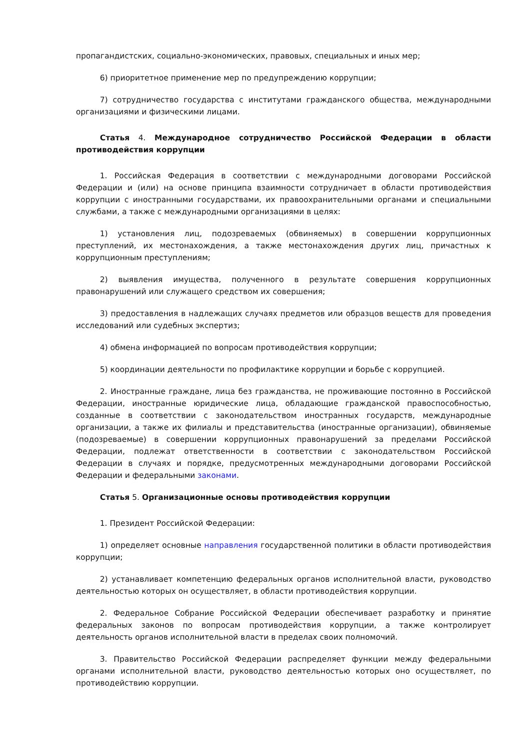пропагандистских, социально-экономических, правовых, специальных и иных мер;
6) приоритетное применение мер по предупреждению коррупции;
7) сотрудничество государства с институтами гражданского общества, международными организациями и физическими лицами.
Статья 4. Международное сотрудничество Российской Федерации в области противодействия коррупции
1. Российская Федерация в соответствии с международными договорами Российской Федерации и (или) на основе принципа взаимности сотрудничает в области противодействия коррупции с иностранными государствами, их правоохранительными органами и специальными службами, а также с международными организациями в целях:
1) установления лиц, подозреваемых (обвиняемых) в совершении коррупционных преступлений, их местонахождения, а также местонахождения других лиц, причастных к коррупционным преступлениям;
2) выявления имущества, полученного в результате совершения коррупционных правонарушений или служащего средством их совершения;
3) предоставления в надлежащих случаях предметов или образцов веществ для проведения исследований или судебных экспертиз;
4) обмена информацией по вопросам противодействия коррупции;
5) координации деятельности по профилактике коррупции и борьбе с коррупцией.
2. Иностранные граждане, лица без гражданства, не проживающие постоянно в Российской Федерации, иностранные юридические лица, обладающие гражданской правоспособностью, созданные в соответствии с законодательством иностранных государств, международные организации, а также их филиалы и представительства (иностранные организации), обвиняемые (подозреваемые) в совершении коррупционных правонарушений за пределами Российской Федерации, подлежат ответственности в соответствии с законодательством Российской Федерации в случаях и порядке, предусмотренных международными договорами Российской Федерации и федеральными законами.
Статья 5. Организационные основы противодействия коррупции
1. Президент Российской Федерации:
1) определяет основные направления государственной политики в области противодействия коррупции;
2) устанавливает компетенцию федеральных органов исполнительной власти, руководство деятельностью которых он осуществляет, в области противодействия коррупции.
2. Федеральное Собрание Российской Федерации обеспечивает разработку и принятие федеральных законов по вопросам противодействия коррупции, а также контролирует деятельность органов исполнительной власти в пределах своих полномочий.
3. Правительство Российской Федерации распределяет функции между федеральными органами исполнительной власти, руководство деятельностью которых оно осуществляет, по противодействию коррупции.